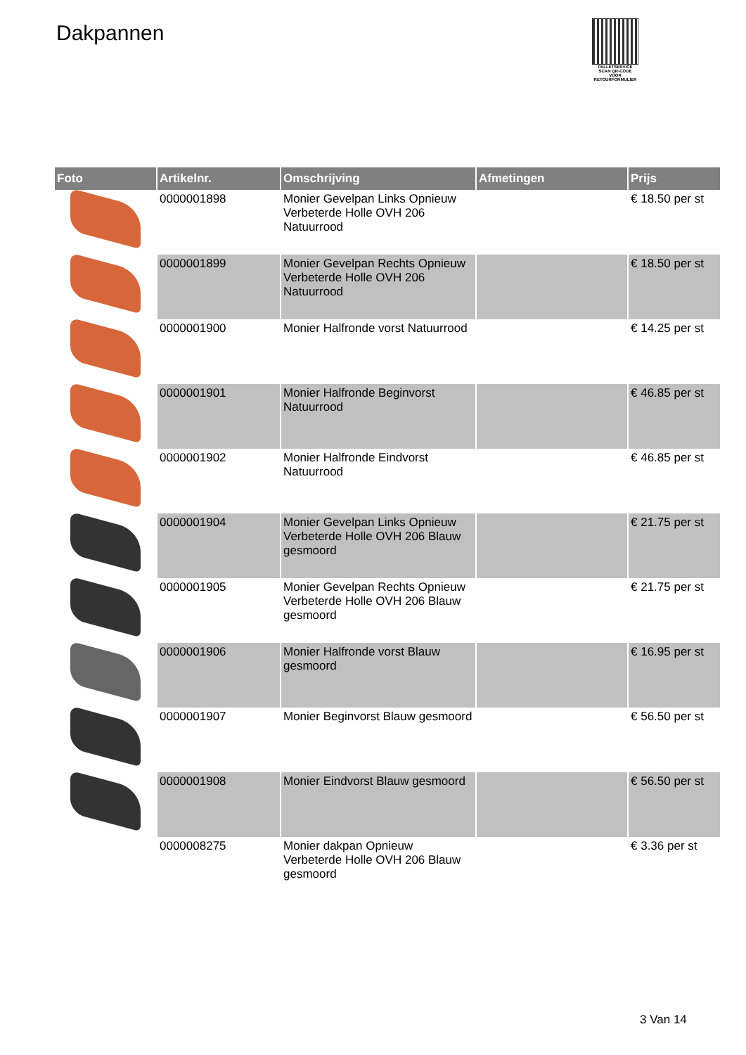Dakpannen
PALLETSERVICE
SCAN QR-CODE VOOR RETOURFORMULIER
| Foto | Artikelnr. | Omschrijving | Afmetingen | Prijs |
| --- | --- | --- | --- | --- |
| | 0000001898 | Monier Gevelpan Links Opnieuw Verbeterde Holle OVH 206 Natuurrood | | € 18.50 per st |
| | 0000001899 | Monier Gevelpan Rechts Opnieuw Verbeterde Holle OVH 206 Natuurrood | | € 18.50 per st |
| | 0000001900 | Monier Halfronde vorst Natuurrood | | € 14.25 per st |
| | 0000001901 | Monier Halfronde Beginvorst Natuurrood | | € 46.85 per st |
| | 0000001902 | Monier Halfronde Eindvorst Natuurrood | | € 46.85 per st |
| | 0000001904 | Monier Gevelpan Links Opnieuw Verbeterde Holle OVH 206 Blauw gesmoord | | € 21.75 per st |
| | 0000001905 | Monier Gevelpan Rechts Opnieuw Verbeterde Holle OVH 206 Blauw gesmoord | | € 21.75 per st |
| | 0000001906 | Monier Halfronde vorst Blauw gesmoord | | € 16.95 per st |
| | 0000001907 | Monier Beginvorst Blauw gesmoord | | € 56.50 per st |
| | 0000001908 | Monier Eindvorst Blauw gesmoord | | € 56.50 per st |
| | 0000008275 | Monier dakpan Opnieuw Verbeterde Holle OVH 206 Blauw gesmoord | | € 3.36 per st |
3 Van 14